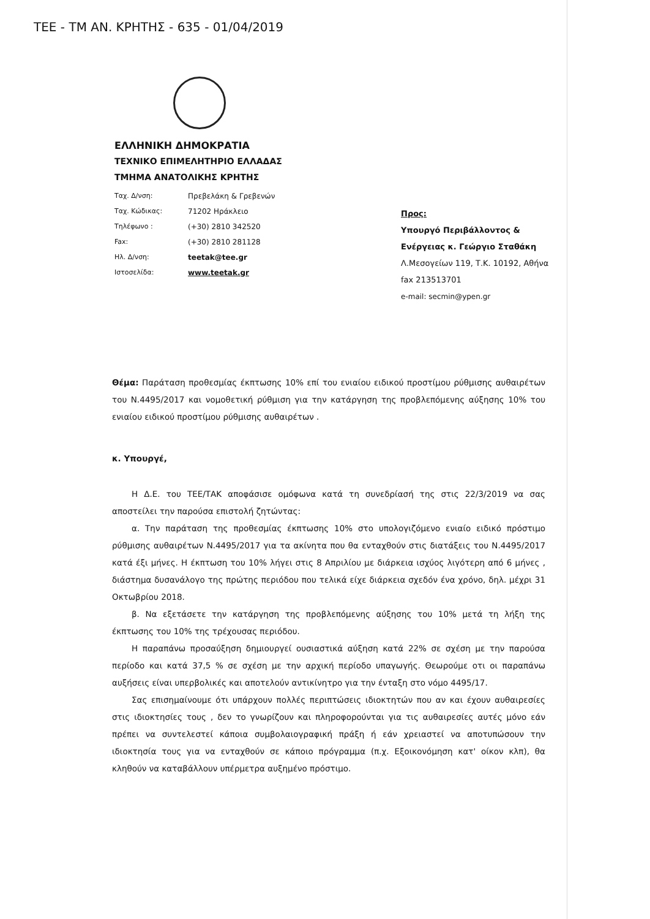ΤΕΕ - ΤΜ ΑΝ. ΚΡΗΤΗΣ - 635 - 01/04/2019
ΕΛΛΗΝΙΚΗ ΔΗΜΟΚΡΑΤΙΑ
ΤΕΧΝΙΚΟ ΕΠΙΜΕΛΗΤΗΡΙΟ ΕΛΛΑΔΑΣ
ΤΜΗΜΑ ΑΝΑΤΟΛΙΚΗΣ ΚΡΗΤΗΣ
| Ταχ. Δ/νση: | Πρεβελάκη & Γρεβενών |
| Ταχ. Κώδικας: | 71202 Ηράκλειο |
| Τηλέφωνο : | (+30) 2810 342520 |
| Fax: | (+30) 2810 281128 |
| Ηλ. Δ/νση: | teetak@tee.gr |
| Ιστοσελίδα: | www.teetak.gr |
Προς:
Υπουργό Περιβάλλοντος & Ενέργειας κ. Γεώργιο Σταθάκη
Λ.Μεσογείων 119, Τ.Κ. 10192, Αθήνα
fax 213513701
e-mail: secmin@ypen.gr
Θέμα: Παράταση προθεσμίας έκπτωσης 10% επί του ενιαίου ειδικού προστίμου ρύθμισης αυθαιρέτων του Ν.4495/2017 και νομοθετική ρύθμιση για την κατάργηση της προβλεπόμενης αύξησης 10% του ενιαίου ειδικού προστίμου ρύθμισης αυθαιρέτων .
κ. Υπουργέ,
Η Δ.Ε. του ΤΕΕ/ΤΑΚ αποφάσισε ομόφωνα κατά τη συνεδρίασή της στις 22/3/2019 να σας αποστείλει την παρούσα επιστολή ζητώντας:
α. Την παράταση της προθεσμίας έκπτωσης 10% στο υπολογιζόμενο ενιαίο ειδικό πρόστιμο ρύθμισης αυθαιρέτων Ν.4495/2017 για τα ακίνητα που θα ενταχθούν στις διατάξεις του Ν.4495/2017 κατά έξι μήνες. Η έκπτωση του 10% λήγει στις 8 Απριλίου με διάρκεια ισχύος λιγότερη από 6 μήνες , διάστημα δυσανάλογο της πρώτης περιόδου που τελικά είχε διάρκεια σχεδόν ένα χρόνο, δηλ. μέχρι 31 Οκτωβρίου 2018.
β. Να εξετάσετε την κατάργηση της προβλεπόμενης αύξησης του 10% μετά τη λήξη της έκπτωσης του 10% της τρέχουσας περιόδου.
Η παραπάνω προσαύξηση δημιουργεί ουσιαστικά αύξηση κατά 22% σε σχέση με την παρούσα περίοδο και κατά 37,5 % σε σχέση με την αρχική περίοδο υπαγωγής. Θεωρούμε οτι οι παραπάνω αυξήσεις είναι υπερβολικές και αποτελούν αντικίνητρο για την ένταξη στο νόμο 4495/17.
Σας επισημαίνουμε ότι υπάρχουν πολλές περιπτώσεις ιδιοκτητών που αν και έχουν αυθαιρεσίες στις ιδιοκτησίες τους , δεν το γνωρίζουν και πληροφορούνται για τις αυθαιρεσίες αυτές μόνο εάν πρέπει να συντελεστεί κάποια συμβολαιογραφική πράξη ή εάν χρειαστεί να αποτυπώσουν την ιδιοκτησία τους για να ενταχθούν σε κάποιο πρόγραμμα (π.χ. Εξοικονόμηση κατ' οίκον κλπ), θα κληθούν να καταβάλλουν υπέρμετρα αυξημένο πρόστιμο.